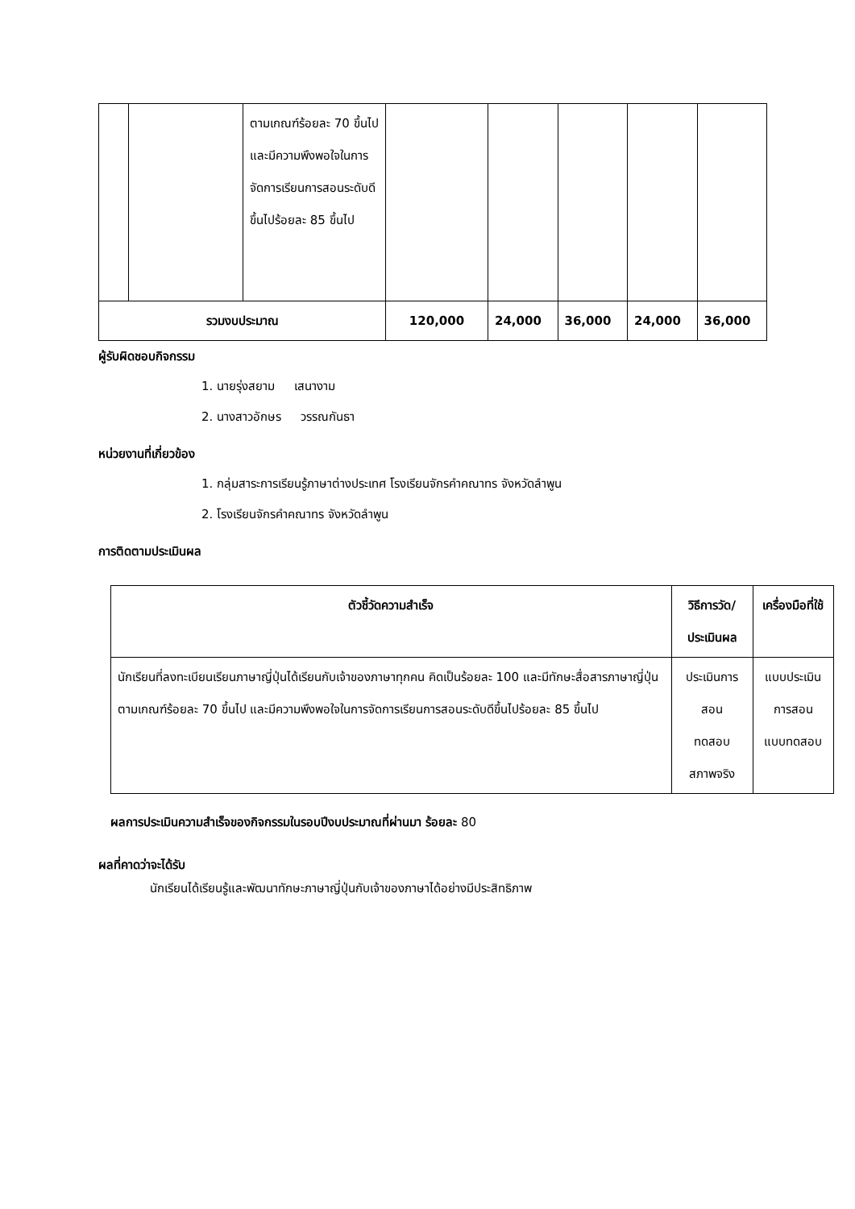| | | ตามเกณฑ์ร้อยละ 70 ขึ้นไปและมีความพึงพอใจในการจัดการเรียนการสอนระดับดีขึ้นไปร้อยละ 85 ขึ้นไป | | | | | |
| รวมงบประมาณ | | | 120,000 | 24,000 | 36,000 | 24,000 | 36,000 |
ผู้รับผิดชอบกิจกรรม
1. นายรุ่งสยาม เสนางาม
2. นางสาวอักษร วรรณกันธา
หน่วยงานที่เกี่ยวข้อง
1. กลุ่มสาระการเรียนรู้ภาษาต่างประเทศ โรงเรียนจักรคำคณาทร จังหวัดลำพูน
2. โรงเรียนจักรคำคณาทร จังหวัดลำพูน
การติดตามประเมินผล
| ตัวชี้วัดความสำเร็จ | วิธีการวัด/ประเมินผล | เครื่องมือที่ใช้ |
| --- | --- | --- |
| นักเรียนที่ลงทะเบียนเรียนภาษาญี่ปุ่นได้เรียนกับเจ้าของภาษาทุกคน คิดเป็นร้อยละ 100 และมีทักษะสื่อสารภาษาญี่ปุ่นตามเกณฑ์ร้อยละ 70 ขึ้นไป และมีความพึงพอใจในการจัดการเรียนการสอนระดับดีขึ้นไปร้อยละ 85 ขึ้นไป | ประเมินการสอน ทดสอบ สภาพจริง | แบบประเมินการสอน แบบทดสอบ |
ผลการประเมินความสำเร็จของกิจกรรมในรอบปีงบประมาณที่ผ่านมา ร้อยละ 80
ผลที่คาดว่าจะได้รับ
นักเรียนได้เรียนรู้และพัฒนาทักษะภาษาญี่ปุ่นกับเจ้าของภาษาได้อย่างมีประสิทธิภาพ